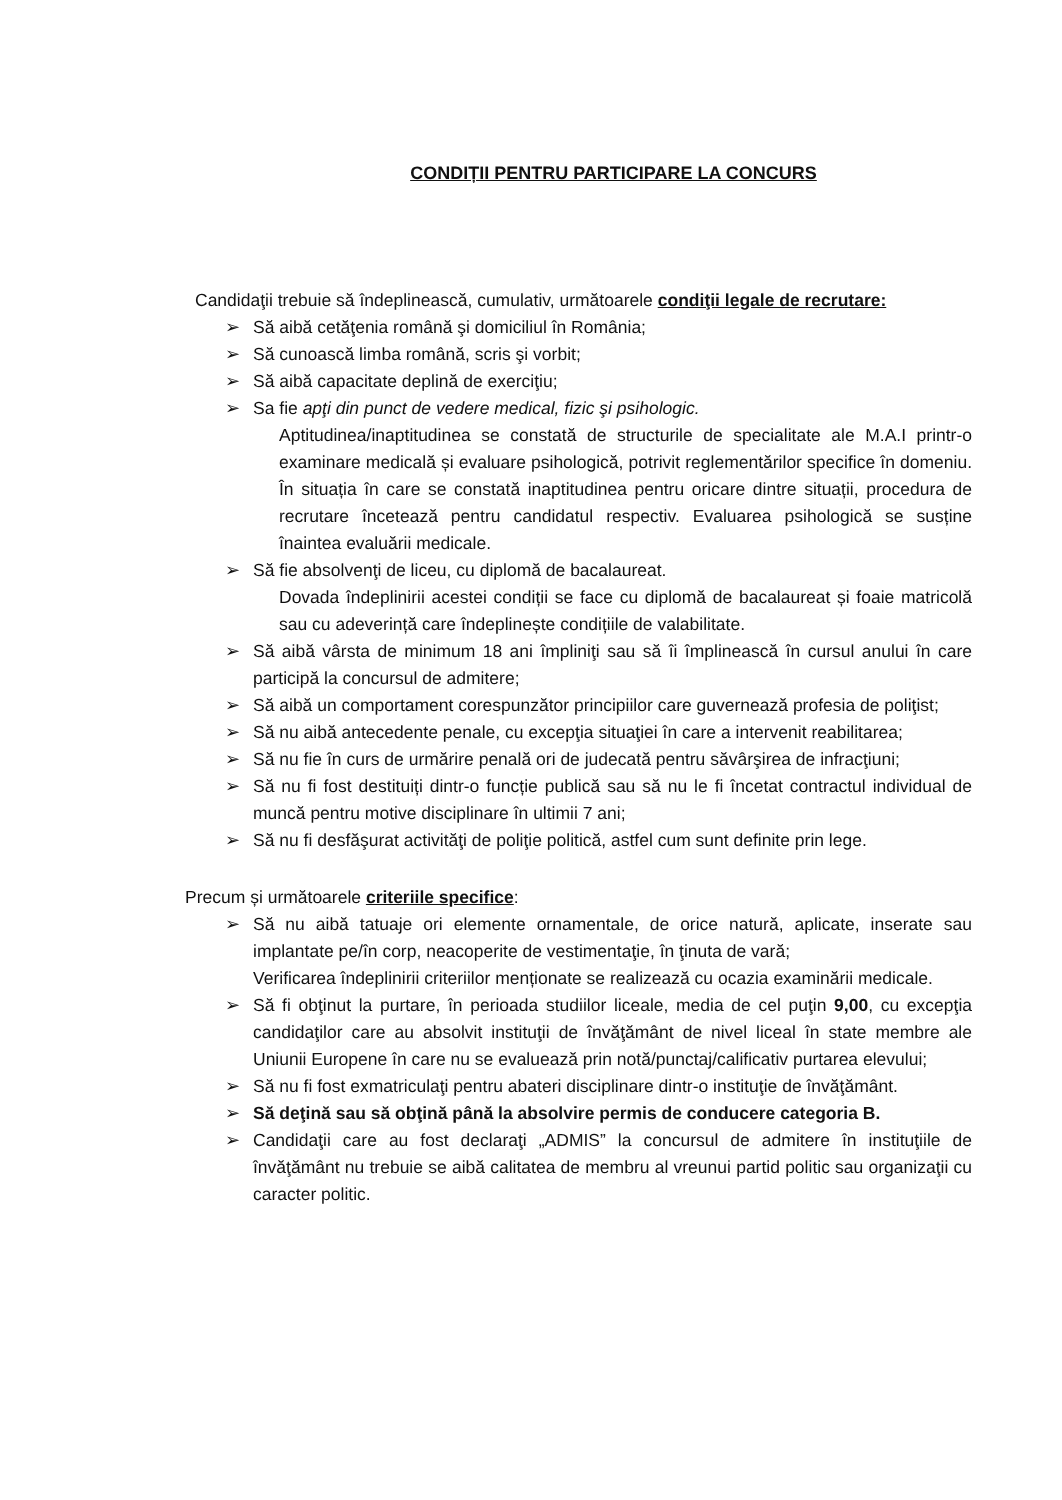CONDIȚII PENTRU PARTICIPARE LA CONCURS
Candidaţii trebuie să îndeplinească, cumulativ, următoarele condiţii legale de recrutare:
➢ Să aibă cetăţenia română şi domiciliul în România;
➢ Să cunoască limba română, scris şi vorbit;
➢ Să aibă capacitate deplină de exerciţiu;
➢ Sa fie apţi din punct de vedere medical, fizic şi psihologic.
Aptitudinea/inaptitudinea se constată de structurile de specialitate ale M.A.I printr-o examinare medicală și evaluare psihologică, potrivit reglementărilor specifice în domeniu. În situația în care se constată inaptitudinea pentru oricare dintre situații, procedura de recrutare încetează pentru candidatul respectiv. Evaluarea psihologică se susține înaintea evaluării medicale.
➢ Să fie absolvenţi de liceu, cu diplomă de bacalaureat.
Dovada îndeplinirii acestei condiții se face cu diplomă de bacalaureat și foaie matricolă sau cu adeverință care îndeplinește condițiile de valabilitate.
➢ Să aibă vârsta de minimum 18 ani împliniţi sau să îi împlinească în cursul anului în care participă la concursul de admitere;
➢ Să aibă un comportament corespunzător principiilor care guvernează profesia de poliţist;
➢ Să nu aibă antecedente penale, cu excepţia situaţiei în care a intervenit reabilitarea;
➢ Să nu fie în curs de urmărire penală ori de judecată pentru săvârşirea de infracţiuni;
➢ Să nu fi fost destituiți dintr-o funcție publică sau să nu le fi încetat contractul individual de muncă pentru motive disciplinare în ultimii 7 ani;
➢ Să nu fi desfăşurat activităţi de poliţie politică, astfel cum sunt definite prin lege.
Precum și următoarele criteriile specifice:
➢ Să nu aibă tatuaje ori elemente ornamentale, de orice natură, aplicate, inserate sau implantate pe/în corp, neacoperite de vestimentaţie, în ţinuta de vară;
Verificarea îndeplinirii criteriilor menționate se realizează cu ocazia examinării medicale.
➢ Să fi obţinut la purtare, în perioada studiilor liceale, media de cel puţin 9,00, cu excepţia candidaţilor care au absolvit instituţii de învăţământ de nivel liceal în state membre ale Uniunii Europene în care nu se evaluează prin notă/punctaj/calificativ purtarea elevului;
➢ Să nu fi fost exmatriculaţi pentru abateri disciplinare dintr-o instituţie de învăţământ.
➢ Să deţină sau să obţină până la absolvire permis de conducere categoria B.
➢ Candidaţii care au fost declaraţi „ADMIS” la concursul de admitere în instituţiile de învăţământ nu trebuie se aibă calitatea de membru al vreunui partid politic sau organizaţii cu caracter politic.